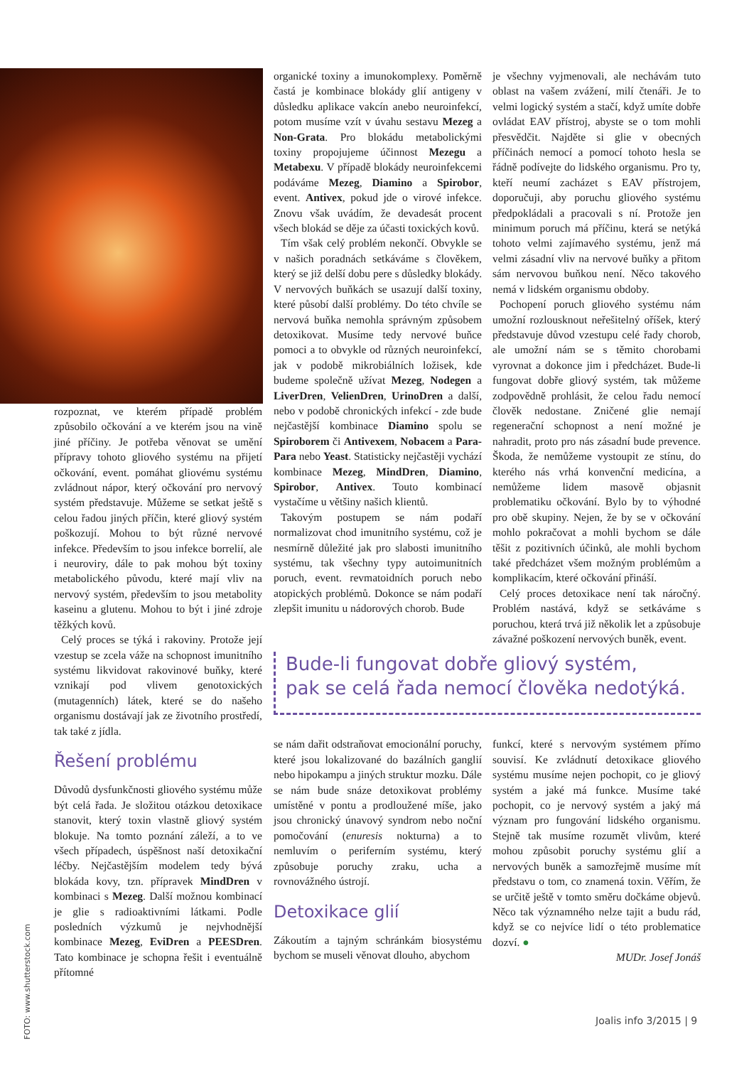rozpoznat, ve kterém případě problém způsobilo očkování a ve kterém jsou na vině jiné příčiny. Je potřeba věnovat se umění přípravy tohoto gliového systému na přijetí očkování, event. pomáhat gliovému systému zvládnout nápor, který očkování pro nervový systém představuje. Můžeme se setkat ještě s celou řadou jiných příčin, které gliový systém poškozují. Mohou to být různé nervové infekce. Především to jsou infekce borrelií, ale i neuroviry, dále to pak mohou být toxiny metabolického původu, které mají vliv na nervový systém, především to jsou metabolity kaseinu a glutenu. Mohou to být i jiné zdroje těžkých kovů.
Celý proces se týká i rakoviny. Protože její vzestup se zcela váže na schopnost imunitního systému likvidovat rakovinové buňky, které vznikají pod vlivem genotoxických (mutagenních) látek, které se do našeho organismu dostávají jak ze životního prostředí, tak také z jídla.
Řešení problému
Důvodů dysfunkčnosti gliového systému může být celá řada. Je složitou otázkou detoxikace stanovit, který toxin vlastně gliový systém blokuje. Na tomto poznání záleží, a to ve všech případech, úspěšnost naší detoxikační léčby. Nejčastějším modelem tedy bývá blokáda kovy, tzn. přípravek MindDren v kombinaci s Mezeg. Další možnou kombinací je glie s radioaktivními látkami. Podle posledních výzkumů je nejvhodnější kombinace Mezeg, EviDren a PEESDren. Tato kombinace je schopna řešit i eventuálně přítomné
organické toxiny a imunokomplexy. Poměrně častá je kombinace blokády glií antigeny v důsledku aplikace vakcín anebo neuroinfekcí, potom musíme vzít v úvahu sestavu Mezeg a Non-Grata. Pro blokádu metabolickými toxiny propojujeme účinnost Mezegu a Metabexu. V případě blokády neuroinfekcemi podáváme Mezeg, Diamino a Spirobor, event. Antivex, pokud jde o virové infekce. Znovu však uvádím, že devadesát procent všech blokád se děje za účasti toxických kovů.
Tím však celý problém nekončí. Obvykle se v našich poradnách setkáváme s člověkem, který se již delší dobu pere s důsledky blokády. V nervových buňkách se usazují další toxiny, které působí další problémy. Do této chvíle se nervová buňka nemohla správným způsobem detoxikovat. Musíme tedy nervové buňce pomoci a to obvykle od různých neuroinfekcí, jak v podobě mikrobiálních ložisek, kde budeme společně užívat Mezeg, Nodegen a LiverDren, VelienDren, UrinoDren a další, nebo v podobě chronických infekcí - zde bude nejčastější kombinace Diamino spolu se Spiroborem či Antivexem, Nobacem a Para-Para nebo Yeast. Statisticky nejčastěji vychází kombinace Mezeg, MindDren, Diamino, Spirobor, Antivex. Touto kombinací vystačíme u většiny našich klientů.
Takovým postupem se nám podaří normalizovat chod imunitního systému, což je nesmírně důležité jak pro slabosti imunitního systému, tak všechny typy autoimunitních poruch, event. revmatoidních poruch nebo atopických problémů. Dokonce se nám podaří zlepšit imunitu u nádorových chorob. Bude
je všechny vyjmenovali, ale nechávám tuto oblast na vašem zvážení, milí čtenáři. Je to velmi logický systém a stačí, když umíte dobře ovládat EAV přístroj, abyste se o tom mohli přesvědčit. Najděte si glie v obecných příčinách nemocí a pomocí tohoto hesla se řádně podívejte do lidského organismu. Pro ty, kteří neumí zacházet s EAV přístrojem, doporučuji, aby poruchu gliového systému předpokládali a pracovali s ní. Protože jen minimum poruch má příčinu, která se netýká tohoto velmi zajímavého systému, jenž má velmi zásadní vliv na nervové buňky a přitom sám nervovou buňkou není. Něco takového nemá v lidském organismu obdoby.
Pochopení poruch gliového systému nám umožní rozlousknout neřešitelný oříšek, který představuje důvod vzestupu celé řady chorob, ale umožní nám se s těmito chorobami vyrovnat a dokonce jim i předcházet. Bude-li fungovat dobře gliový systém, tak můžeme zodpovědně prohlásit, že celou řadu nemocí člověk nedostane. Zničené glie nemají regenerační schopnost a není možné je nahradit, proto pro nás zásadní bude prevence. Škoda, že nemůžeme vystoupit ze stínu, do kterého nás vrhá konvenční medicína, a nemůžeme lidem masově objasnit problematiku očkování. Bylo by to výhodné pro obě skupiny. Nejen, že by se v očkování mohlo pokračovat a mohli bychom se dále těšit z pozitivních účinků, ale mohli bychom také předcházet všem možným problémům a komplikacím, které očkování přináší.
Celý proces detoxikace není tak náročný. Problém nastává, když se setkáváme s poruchou, která trvá již několik let a způsobuje závažné poškození nervových buněk, event.
Bude-li fungovat dobře gliový systém,
pak se celá řada nemocí člověka nedotýká.
se nám dařit odstraňovat emocionální poruchy, které jsou lokalizované do bazálních ganglií nebo hipokampu a jiných struktur mozku. Dále se nám bude snáze detoxikovat problémy umístěné v pontu a prodloužené míše, jako jsou chronický únavový syndrom nebo noční pomočování (enuresis nokturna) a to nemluvím o periferním systému, který způsobuje poruchy zraku, ucha a rovnovážného ústrojí.
Detoxikace glií
Zákoutím a tajným schránkám biosystému bychom se museli věnovat dlouho, abychom
funkcí, které s nervovým systémem přímo souvisí. Ke zvládnutí detoxikace gliového systému musíme nejen pochopit, co je gliový systém a jaké má funkce. Musíme také pochopit, co je nervový systém a jaký má význam pro fungování lidského organismu. Stejně tak musíme rozumět vlivům, které mohou způsobit poruchy systému glií a nervových buněk a samozřejmě musíme mít představu o tom, co znamená toxin. Věřím, že se určitě ještě v tomto směru dočkáme objevů. Něco tak významného nelze tajit a budu rád, když se co nejvíce lidí o této problematice dozví. ●
MUDr. Josef Jonáš
FOTO: www.shutterstock.com
Joalis info 3/2015 | 9